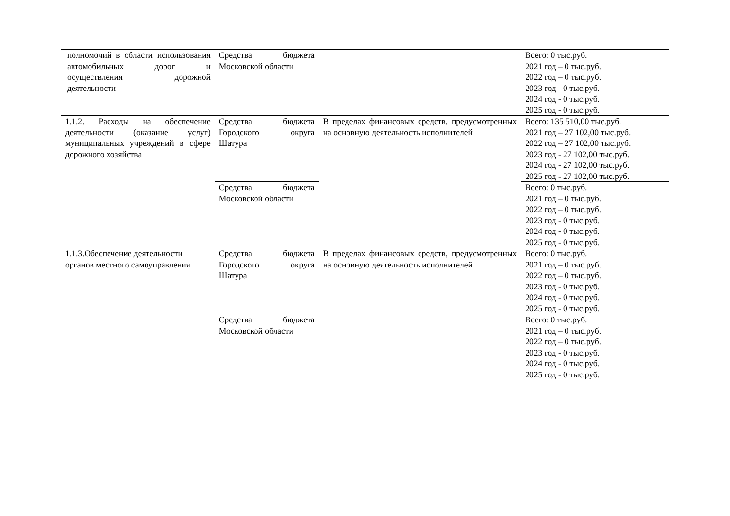| полномочий в области использования автомобильных дорог и осуществления дорожной деятельности | Средства бюджета Московской области | | Всего: 0 тыс.руб. 2021 год – 0 тыс.руб. 2022 год – 0 тыс.руб. 2023 год - 0 тыс.руб. 2024 год - 0 тыс.руб. 2025 год - 0 тыс.руб. |
| 1.1.2. Расходы на обеспечение деятельности (оказание услуг) муниципальных учреждений в сфере дорожного хозяйства | Средства бюджета Городского округа Шатура | В пределах финансовых средств, предусмотренных на основную деятельность исполнителей | Всего: 135 510,00 тыс.руб. 2021 год – 27 102,00 тыс.руб. 2022 год – 27 102,00 тыс.руб. 2023 год - 27 102,00 тыс.руб. 2024 год - 27 102,00 тыс.руб. 2025 год - 27 102,00 тыс.руб. |
| | Средства бюджета Московской области | | Всего: 0 тыс.руб. 2021 год – 0 тыс.руб. 2022 год – 0 тыс.руб. 2023 год - 0 тыс.руб. 2024 год - 0 тыс.руб. 2025 год - 0 тыс.руб. |
| 1.1.3.Обеспечение деятельности органов местного самоуправления | Средства бюджета Городского округа Шатура | В пределах финансовых средств, предусмотренных на основную деятельность исполнителей | Всего: 0 тыс.руб. 2021 год – 0 тыс.руб. 2022 год – 0 тыс.руб. 2023 год - 0 тыс.руб. 2024 год - 0 тыс.руб. 2025 год - 0 тыс.руб. |
| | Средства бюджета Московской области | | Всего: 0 тыс.руб. 2021 год – 0 тыс.руб. 2022 год – 0 тыс.руб. 2023 год - 0 тыс.руб. 2024 год - 0 тыс.руб. 2025 год - 0 тыс.руб. |